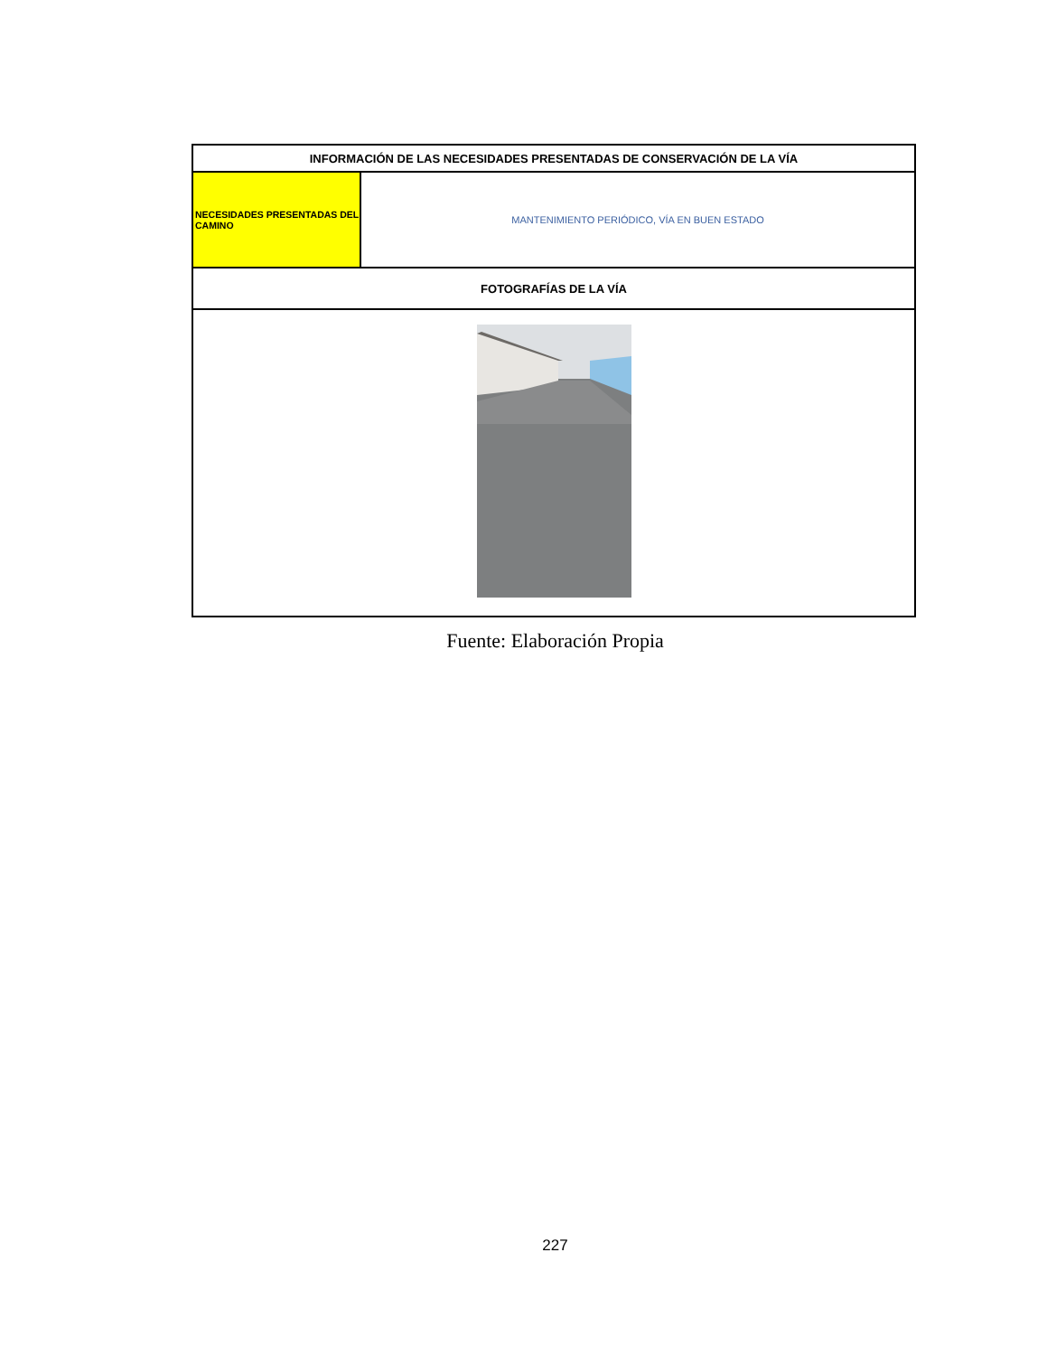| INFORMACIÓN DE LAS NECESIDADES PRESENTADAS DE CONSERVACIÓN DE LA VÍA | |
| NECESIDADES PRESENTADAS DEL CAMINO | MANTENIMIENTO PERIÓDICO, VÍA EN BUEN ESTADO |
| FOTOGRAFÍAS DE LA VÍA | |
Fuente: Elaboración Propia
227